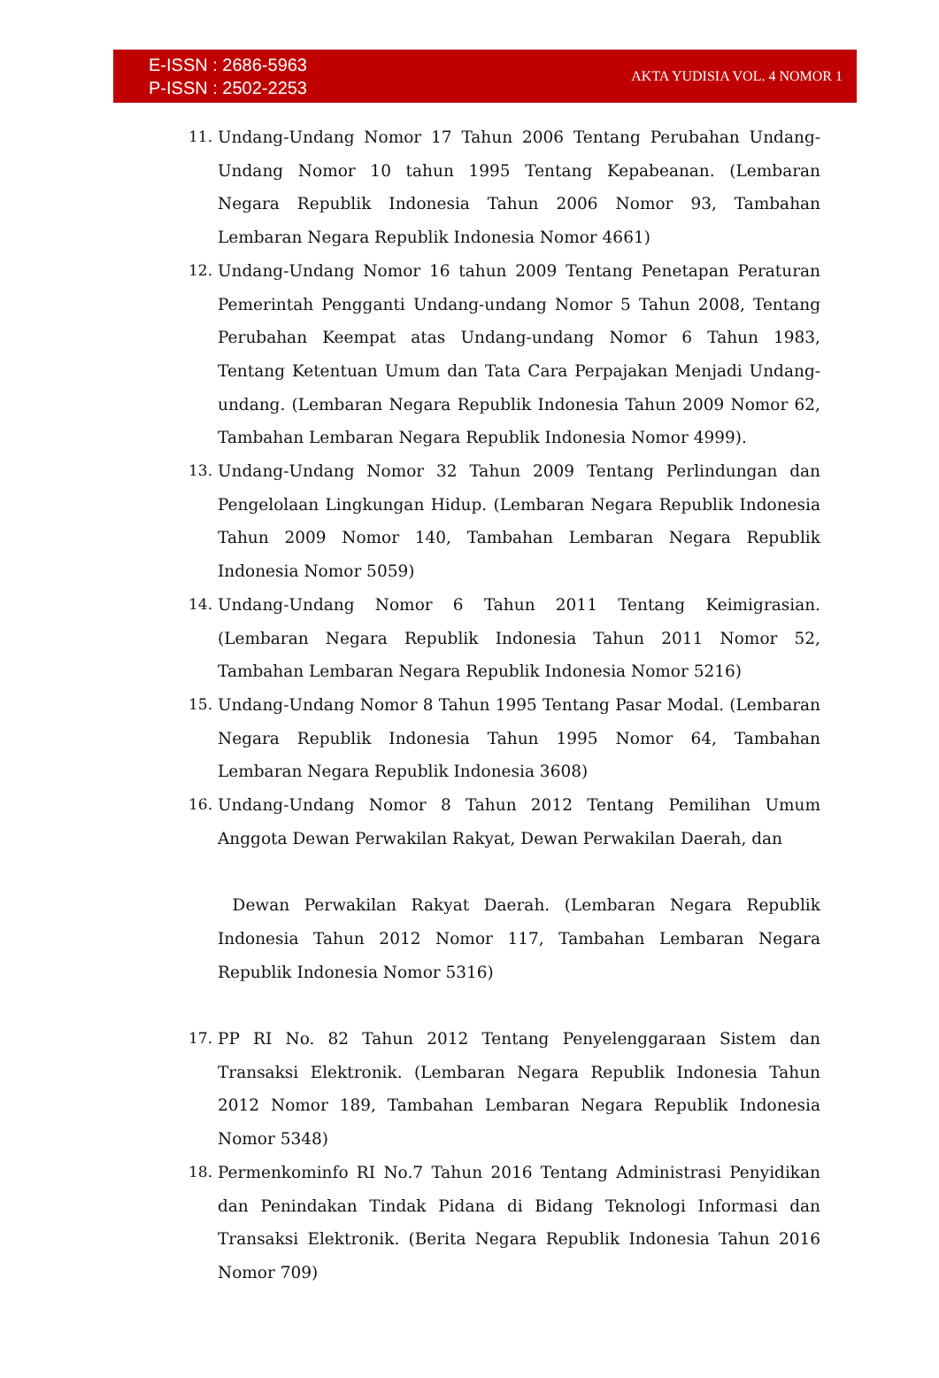E-ISSN : 2686-5963
P-ISSN : 2502-2253
AKTA YUDISIA VOL. 4 NOMOR 1
11. Undang-Undang Nomor 17 Tahun 2006 Tentang Perubahan Undang-Undang Nomor 10 tahun 1995 Tentang Kepabeanan. (Lembaran Negara Republik Indonesia Tahun 2006 Nomor 93, Tambahan Lembaran Negara Republik Indonesia Nomor 4661)
12. Undang-Undang Nomor 16 tahun 2009 Tentang Penetapan Peraturan Pemerintah Pengganti Undang-undang Nomor 5 Tahun 2008, Tentang Perubahan Keempat atas Undang-undang Nomor 6 Tahun 1983, Tentang Ketentuan Umum dan Tata Cara Perpajakan Menjadi Undang-undang. (Lembaran Negara Republik Indonesia Tahun 2009 Nomor 62, Tambahan Lembaran Negara Republik Indonesia Nomor 4999).
13. Undang-Undang Nomor 32 Tahun 2009 Tentang Perlindungan dan Pengelolaan Lingkungan Hidup. (Lembaran Negara Republik Indonesia Tahun 2009 Nomor 140, Tambahan Lembaran Negara Republik Indonesia Nomor 5059)
14. Undang-Undang Nomor 6 Tahun 2011 Tentang Keimigrasian. (Lembaran Negara Republik Indonesia Tahun 2011 Nomor 52, Tambahan Lembaran Negara Republik Indonesia Nomor 5216)
15. Undang-Undang Nomor 8 Tahun 1995 Tentang Pasar Modal. (Lembaran Negara Republik Indonesia Tahun 1995 Nomor 64, Tambahan Lembaran Negara Republik Indonesia 3608)
16. Undang-Undang Nomor 8 Tahun 2012 Tentang Pemilihan Umum Anggota Dewan Perwakilan Rakyat, Dewan Perwakilan Daerah, dan
Dewan Perwakilan Rakyat Daerah. (Lembaran Negara Republik Indonesia Tahun 2012 Nomor 117, Tambahan Lembaran Negara Republik Indonesia Nomor 5316)
17. PP RI No. 82 Tahun 2012 Tentang Penyelenggaraan Sistem dan Transaksi Elektronik. (Lembaran Negara Republik Indonesia Tahun 2012 Nomor 189, Tambahan Lembaran Negara Republik Indonesia Nomor 5348)
18. Permenkominfo RI No.7 Tahun 2016 Tentang Administrasi Penyidikan dan Penindakan Tindak Pidana di Bidang Teknologi Informasi dan Transaksi Elektronik. (Berita Negara Republik Indonesia Tahun 2016 Nomor 709)